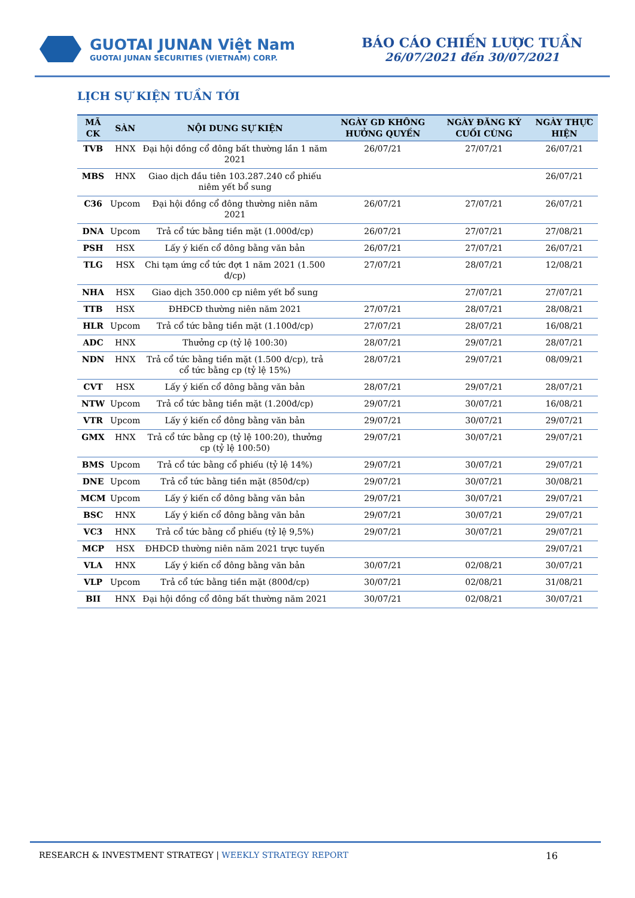GUOTAI JUNAN Việt Nam
GUOTAI JUNAN SECURITIES (VIETNAM) CORP.
BÁO CÁO CHIẾN LƯỢC TUẦN
26/07/2021 đến 30/07/2021
LỊCH SỰ KIỆN TUẦN TỚI
| MÃ CK | SÀN | NỘI DUNG SỰ KIỆN | NGÀY GD KHÔNG HƯỞNG QUYỀN | NGÀY ĐĂNG KÝ CUỐI CÙNG | NGÀY THỰC HIỆN |
| --- | --- | --- | --- | --- | --- |
| TVB | HNX | Đại hội đồng cổ đông bất thường lần 1 năm 2021 | 26/07/21 | 27/07/21 | 26/07/21 |
| MBS | HNX | Giao dịch đầu tiên 103.287.240 cổ phiếu niêm yết bổ sung | | | 26/07/21 |
| C36 | Upcom | Đại hội đồng cổ đông thường niên năm 2021 | 26/07/21 | 27/07/21 | 26/07/21 |
| DNA | Upcom | Trả cổ tức bằng tiền mặt (1.000đ/cp) | 26/07/21 | 27/07/21 | 27/08/21 |
| PSH | HSX | Lấy ý kiến cổ đông bằng văn bản | 26/07/21 | 27/07/21 | 26/07/21 |
| TLG | HSX | Chi tạm ứng cổ tức đợt 1 năm 2021 (1.500 đ/cp) | 27/07/21 | 28/07/21 | 12/08/21 |
| NHA | HSX | Giao dịch 350.000 cp niêm yết bổ sung | | 27/07/21 | 27/07/21 |
| TTB | HSX | ĐHĐCĐ thường niên năm 2021 | 27/07/21 | 28/07/21 | 28/08/21 |
| HLR | Upcom | Trả cổ tức bằng tiền mặt (1.100đ/cp) | 27/07/21 | 28/07/21 | 16/08/21 |
| ADC | HNX | Thưởng cp (tỷ lệ 100:30) | 28/07/21 | 29/07/21 | 28/07/21 |
| NDN | HNX | Trả cổ tức bằng tiền mặt (1.500 đ/cp), trả cổ tức bằng cp (tỷ lệ 15%) | 28/07/21 | 29/07/21 | 08/09/21 |
| CVT | HSX | Lấy ý kiến cổ đông bằng văn bản | 28/07/21 | 29/07/21 | 28/07/21 |
| NTW | Upcom | Trả cổ tức bằng tiền mặt (1.200đ/cp) | 29/07/21 | 30/07/21 | 16/08/21 |
| VTR | Upcom | Lấy ý kiến cổ đông bằng văn bản | 29/07/21 | 30/07/21 | 29/07/21 |
| GMX | HNX | Trả cổ tức bằng cp (tỷ lệ 100:20), thưởng cp (tỷ lệ 100:50) | 29/07/21 | 30/07/21 | 29/07/21 |
| BMS | Upcom | Trả cổ tức bằng cổ phiếu (tỷ lệ 14%) | 29/07/21 | 30/07/21 | 29/07/21 |
| DNE | Upcom | Trả cổ tức bằng tiền mặt (850đ/cp) | 29/07/21 | 30/07/21 | 30/08/21 |
| MCM | Upcom | Lấy ý kiến cổ đông bằng văn bản | 29/07/21 | 30/07/21 | 29/07/21 |
| BSC | HNX | Lấy ý kiến cổ đông bằng văn bản | 29/07/21 | 30/07/21 | 29/07/21 |
| VC3 | HNX | Trả cổ tức bằng cổ phiếu (tỷ lệ 9,5%) | 29/07/21 | 30/07/21 | 29/07/21 |
| MCP | HSX | ĐHĐCĐ thường niên năm 2021 trực tuyến | | | 29/07/21 |
| VLA | HNX | Lấy ý kiến cổ đông bằng văn bản | 30/07/21 | 02/08/21 | 30/07/21 |
| VLP | Upcom | Trả cổ tức bằng tiền mặt (800đ/cp) | 30/07/21 | 02/08/21 | 31/08/21 |
| BII | HNX | Đại hội đồng cổ đông bất thường năm 2021 | 30/07/21 | 02/08/21 | 30/07/21 |
RESEARCH & INVESTMENT STRATEGY | WEEKLY STRATEGY REPORT
16